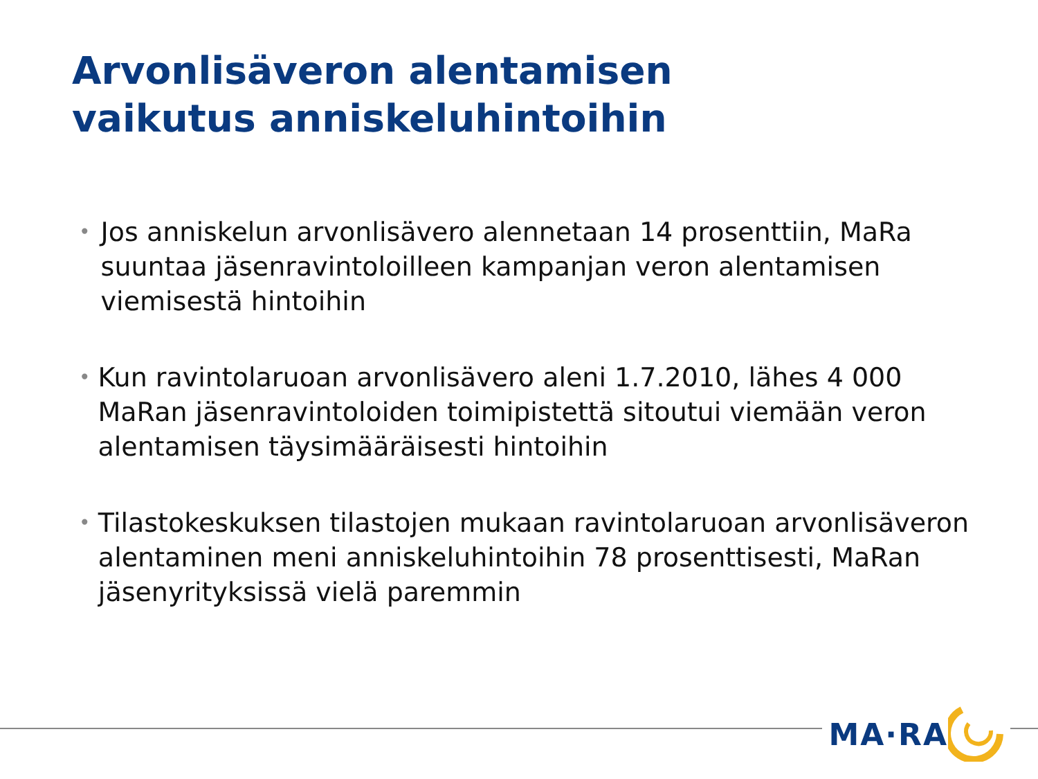Arvonlisäveron alentamisen
vaikutus anniskeluhintoihin
• Jos anniskelun arvonlisävero alennetaan 14 prosenttiin, MaRa suuntaa jäsenravintoloilleen kampanjan veron alentamisen viemisestä hintoihin
• Kun ravintolaruoan arvonlisävero aleni 1.7.2010, lähes 4 000 MaRan jäsenravintoloiden toimipistettä sitoutui viemään veron alentamisen täysimääräisesti hintoihin
• Tilastokeskuksen tilastojen mukaan ravintolaruoan arvonlisäveron alentaminen meni anniskeluhintoihin 78 prosenttisesti, MaRan jäsenyrityksissä vielä paremmin
MA·RA